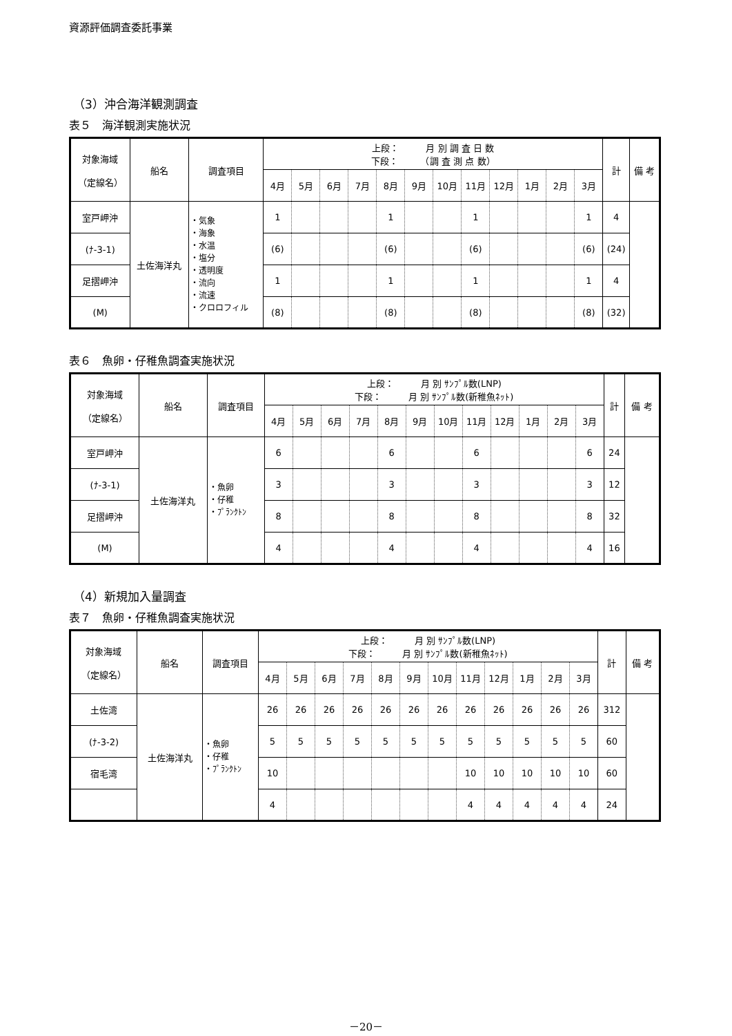資源評価調査委託事業
（3）沖合海洋観測調査
表５　海洋観測実施状況
| 対象海域 （定線名） | 船名 | 調査項目 | 上段： 月 別 調 査 日 数 下段： （調 査 測 点 数） | | | | | | | | | | | | 計 | 備 考 |
| --- | --- | --- | --- | --- | --- | --- | --- | --- | --- | --- | --- | --- | --- | --- | --- | --- |
| | | | 4月 | 5月 | 6月 | 7月 | 8月 | 9月 | 10月 | 11月 | 12月 | 1月 | 2月 | 3月 | | |
| 室戸岬沖 | 土佐海洋丸 | ・気象 ・海象 ・水温 ・塩分 ・透明度 ・流向 ・流速 ・クロロフィル | 1 | | | | 1 | | | 1 | | | | 1 | 4 | |
| (ﾅ-3-1) | | | (6) | | | | (6) | | | (6) | | | | (6) | (24) | |
| 足摺岬沖 | | | 1 | | | | 1 | | | 1 | | | | 1 | 4 | |
| (M) | | | (8) | | | | (8) | | | (8) | | | | (8) | (32) | |
表６　魚卵・仔稚魚調査実施状況
| 対象海域 （定線名） | 船名 | 調査項目 | 上段： 月 別 ｻﾝﾌﾟﾙ数(LNP) 下段： 月 別 ｻﾝﾌﾟﾙ数(新稚魚ﾈｯﾄ) | | | | | | | | | | | | 計 | 備 考 |
| --- | --- | --- | --- | --- | --- | --- | --- | --- | --- | --- | --- | --- | --- | --- | --- | --- |
| | | | 4月 | 5月 | 6月 | 7月 | 8月 | 9月 | 10月 | 11月 | 12月 | 1月 | 2月 | 3月 | | |
| 室戸岬沖 | 土佐海洋丸 | ・魚卵 ・仔稚 ・ﾌﾟﾗﾝｸﾄﾝ | 6 | | | | 6 | | | 6 | | | | 6 | 24 | |
| (ﾅ-3-1) | | | 3 | | | | 3 | | | 3 | | | | 3 | 12 | |
| 足摺岬沖 | | | 8 | | | | 8 | | | 8 | | | | 8 | 32 | |
| (M) | | | 4 | | | | 4 | | | 4 | | | | 4 | 16 | |
（4）新規加入量調査
表７　魚卵・仔稚魚調査実施状況
| 対象海域 （定線名） | 船名 | 調査項目 | 上段： 月 別 ｻﾝﾌﾟﾙ数(LNP) 下段： 月 別 ｻﾝﾌﾟﾙ数(新稚魚ﾈｯﾄ) | | | | | | | | | | | | 計 | 備 考 |
| --- | --- | --- | --- | --- | --- | --- | --- | --- | --- | --- | --- | --- | --- | --- | --- | --- |
| | | | 4月 | 5月 | 6月 | 7月 | 8月 | 9月 | 10月 | 11月 | 12月 | 1月 | 2月 | 3月 | | |
| 土佐湾 | 土佐海洋丸 | ・魚卵 ・仔稚 ・ﾌﾟﾗﾝｸﾄﾝ | 26 | 26 | 26 | 26 | 26 | 26 | 26 | 26 | 26 | 26 | 26 | 26 | 312 | |
| (ﾅ-3-2) | | | 5 | 5 | 5 | 5 | 5 | 5 | 5 | 5 | 5 | 5 | 5 | 5 | 60 | |
| 宿毛湾 | | | 10 | | | | | | | 10 | 10 | 10 | 10 | 10 | 60 | |
| | | | 4 | | | | | | | 4 | 4 | 4 | 4 | 4 | 24 | |
－20－